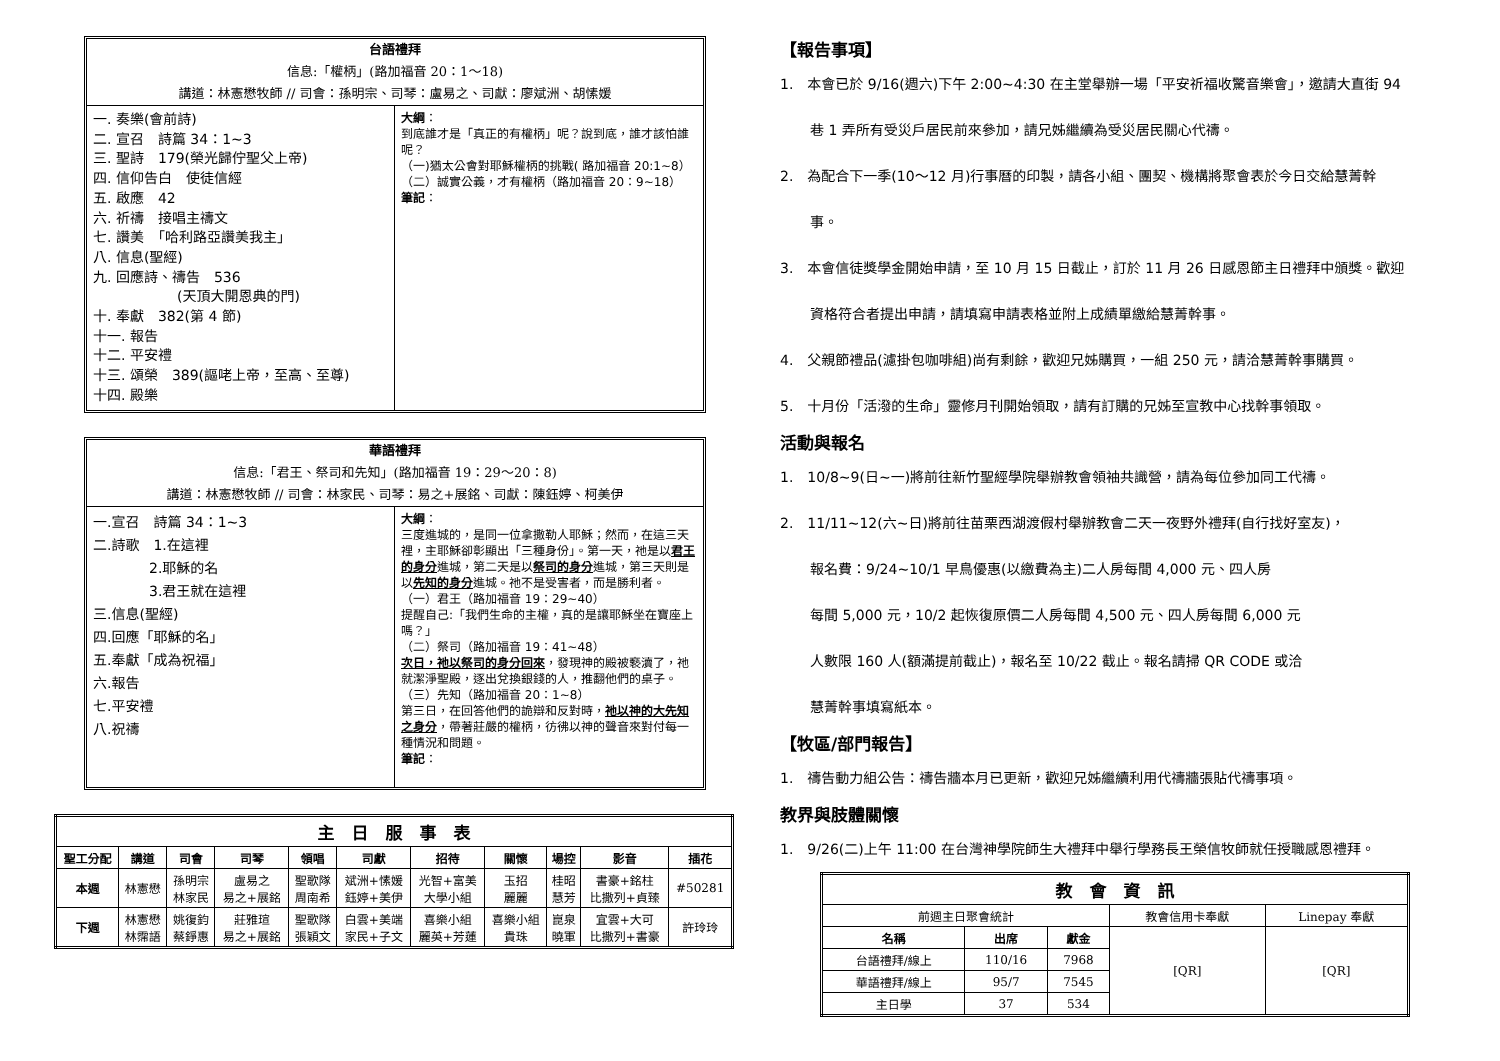台語禮拜
信息:「權柄」(路加福音 20：1～18)
講道：林憲懋牧師 // 司會：孫明宗、司琴：盧易之、司獻：廖斌洲、胡愫媛
一. 奏樂(會前詩)
二. 宣召　詩篇 34：1~3
三. 聖詩　179(榮光歸佇聖父上帝)
四. 信仰告白　使徒信經
五. 啟應　42
六. 祈禱　接唱主禱文
七. 讚美　「哈利路亞讚美我主」
八. 信息(聖經)
九. 回應詩、禱告　536
　　　　　　(天頂大開恩典的門)
十. 奉獻　382(第 4 節)
十一. 報告
十二. 平安禮
十三. 頌榮　389(謳咾上帝，至高、至尊)
十四. 殿樂
大綱：
到底誰才是「真正的有權柄」呢？說到底，誰才該怕誰呢？
（一)猶太公會對耶穌權柄的挑戰( 路加福音 20:1~8）
（二）誠實公義，才有權柄（路加福音 20：9~18）
筆記：
華語禮拜
信息:「君王、祭司和先知」(路加福音 19：29～20：8)
講道：林憲懋牧師 // 司會：林家民、司琴：易之+展銘、司獻：陳鈺婷、柯美伊
一.宣召　詩篇 34：1~3
二.詩歌　1.在這裡
　　　　2.耶穌的名
　　　　3.君王就在這裡
三.信息(聖經)
四.回應「耶穌的名」
五.奉獻「成為祝福」
六.報告
七.平安禮
八.祝禱
大綱：
三度進城的，是同一位拿撒勒人耶穌；然而，在這三天裡，主耶穌卻彰顯出「三種身份」。第一天，祂是以君王的身分進城，第二天是以祭司的身分進城，第三天則是以先知的身分進城。祂不是受害者，而是勝利者。
（一）君王（路加福音 19：29~40）
提醒自己:「我們生命的主權，真的是讓耶穌坐在寶座上嗎？」
（二）祭司（路加福音 19：41~48）
次日，祂以祭司的身分回來，發現神的殿被褻瀆了，祂就潔淨聖殿，逐出兌換銀錢的人，推翻他們的桌子。
（三）先知（路加福音 20：1~8）
第三日，在回答他們的詭辯和反對時，祂以神的大先知之身分，帶著莊嚴的權柄，彷彿以神的聲音來對付每一種情況和問題。
筆記：
| 主 日 服 事 表 | | | | | | | | | | |
| --- | --- | --- | --- | --- | --- | --- | --- | --- | --- | --- |
| 聖工分配 | 講道 | 司會 | 司琴 | 領唱 | 司獻 | 招待 | 關懷 | 場控 | 影音 | 插花 |
| 本週 | 林憲懋 | 孫明宗 林家民 | 盧易之 易之+展銘 | 聖歌隊 周南希 | 斌洲+愫媛 鈺婷+美伊 | 光智+富美 大學小組 | 玉招 麗麗 | 桂昭 慧芳 | 書豪+銘柱 比撒列+貞臻 | #50281 |
| 下週 | 林憲懋 林霈語 | 姚復鈞 蔡錚惠 | 莊雅瑄 易之+展銘 | 聖歌隊 張穎文 | 白雲+美端 家民+子文 | 喜樂小組 麗英+芳蓮 | 喜樂小組 貴珠 | 崑泉 曉軍 | 宜雲+大可 比撒列+書豪 | 許玲玲 |
【報告事項】
1.　本會已於 9/16(週六)下午 2:00~4:30 在主堂舉辦一場「平安祈福收驚音樂會」，邀請大直街 94
巷 1 弄所有受災戶居民前來參加，請兄姊繼續為受災居民關心代禱。
2.　為配合下一季(10～12 月)行事曆的印製，請各小組、團契、機構將聚會表於今日交給慧菁幹
事。
3.　本會信徒獎學金開始申請，至 10 月 15 日截止，訂於 11 月 26 日感恩節主日禮拜中頒獎。歡迎
資格符合者提出申請，請填寫申請表格並附上成績單繳給慧菁幹事。
4.　父親節禮品(濾掛包咖啡組)尚有剩餘，歡迎兄姊購買，一組 250 元，請洽慧菁幹事購買。
5.　十月份「活潑的生命」靈修月刊開始領取，請有訂購的兄姊至宣教中心找幹事領取。
活動與報名
1.　10/8~9(日~一)將前往新竹聖經學院舉辦教會領袖共識營，請為每位參加同工代禱。
2.　11/11~12(六~日)將前往苗栗西湖渡假村舉辦教會二天一夜野外禮拜(自行找好室友)，
報名費：9/24~10/1 早鳥優惠(以繳費為主)二人房每間 4,000 元、四人房
每間 5,000 元，10/2 起恢復原價二人房每間 4,500 元、四人房每間 6,000 元
人數限 160 人(額滿提前截止)，報名至 10/22 截止。報名請掃 QR CODE 或洽
慧菁幹事填寫紙本。
【牧區/部門報告】
1.　禱告動力組公告：禱告牆本月已更新，歡迎兄姊繼續利用代禱牆張貼代禱事項。
教界與肢體關懷
1.　9/26(二)上午 11:00 在台灣神學院師生大禮拜中舉行學務長王榮信牧師就任授職感恩禮拜。
| 教 會 資 訊 | | | | |
| --- | --- | --- | --- | --- |
| 前週主日聚會統計 | | | 教會信用卡奉獻 | Linepay 奉獻 |
| 名稱 | 出席 | 獻金 | [QR] | [QR] |
| 台語禮拜/線上 | 110/16 | 7968 | | |
| 華語禮拜/線上 | 95/7 | 7545 | | |
| 主日學 | 37 | 534 | | |